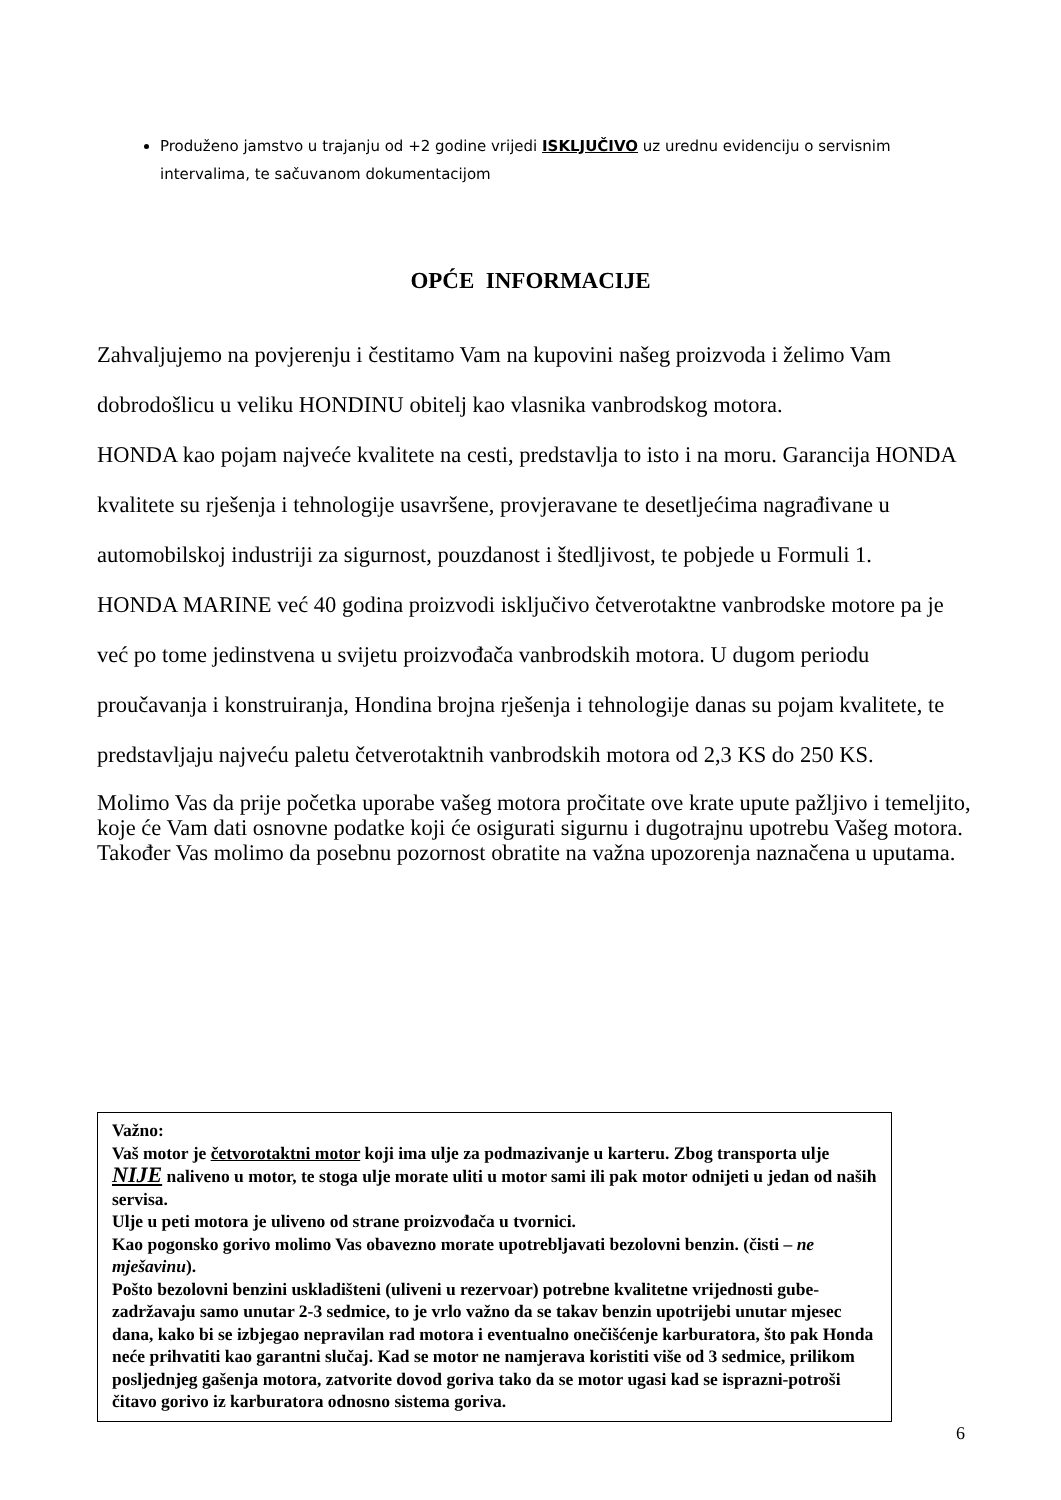Produženo jamstvo u trajanju od +2 godine vrijedi ISKLJUČIVO uz urednu evidenciju o servisnim intervalima, te sačuvanom dokumentacijom
OPĆE INFORMACIJE
Zahvaljujemo na povjerenju i čestitamo Vam na kupovini našeg proizvoda i želimo Vam dobrodošlicu u veliku HONDINU obitelj kao vlasnika vanbrodskog motora.
HONDA kao pojam najveće kvalitete na cesti, predstavlja to isto i na moru. Garancija HONDA kvalitete su rješenja i tehnologije usavršene, provjeravane te desetljećima nagrađivane u automobilskoj industriji za sigurnost, pouzdanost i štedljivost, te pobjede u Formuli 1.
HONDA MARINE već 40 godina proizvodi isključivo četverotaktne vanbrodske motore pa je već po tome jedinstvena u svijetu proizvođača vanbrodskih motora. U dugom periodu proučavanja i konstruiranja, Hondina brojna rješenja i tehnologije danas su pojam kvalitete, te predstavljaju najveću paletu četverotaktnih vanbrodskih motora od 2,3 KS do 250 KS.
Molimo Vas da prije početka uporabe vašeg motora pročitate ove krate upute pažljivo i temeljito, koje će Vam dati osnovne podatke koji će osigurati sigurnu i dugotrajnu upotrebu Vašeg motora.
Također Vas molimo da posebnu pozornost obratite na važna upozorenja naznačena u uputama.
Važno:
Vaš motor je četvorotaktni motor koji ima ulje za podmazivanje u karteru. Zbog transporta ulje NIJE naliveno u motor, te stoga ulje morate uliti u motor sami ili pak motor odnijeti u jedan od naših servisa.
Ulje u peti motora je uliveno od strane proizvođača u tvornici.
Kao pogonsko gorivo molimo Vas obavezno morate upotrebljavati bezolovni benzin. (čisti – ne mješavinu).
Pošto bezolovni benzini uskladišteni (uliveni u rezervoar) potrebne kvalitetne vrijednosti gube-zadržavaju samo unutar 2-3 sedmice, to je vrlo važno da se takav benzin upotrijebi unutar mjesec dana, kako bi se izbjegao nepravilan rad motora i eventualno onečišćenje karburatora, što pak Honda neće prihvatiti kao garantni slučaj. Kad se motor ne namjerava koristiti više od 3 sedmice, prilikom posljednjeg gašenja motora, zatvorite dovod goriva tako da se motor ugasi kad se isprazni-potroši čitavo gorivo iz karburatora odnosno sistema goriva.
6